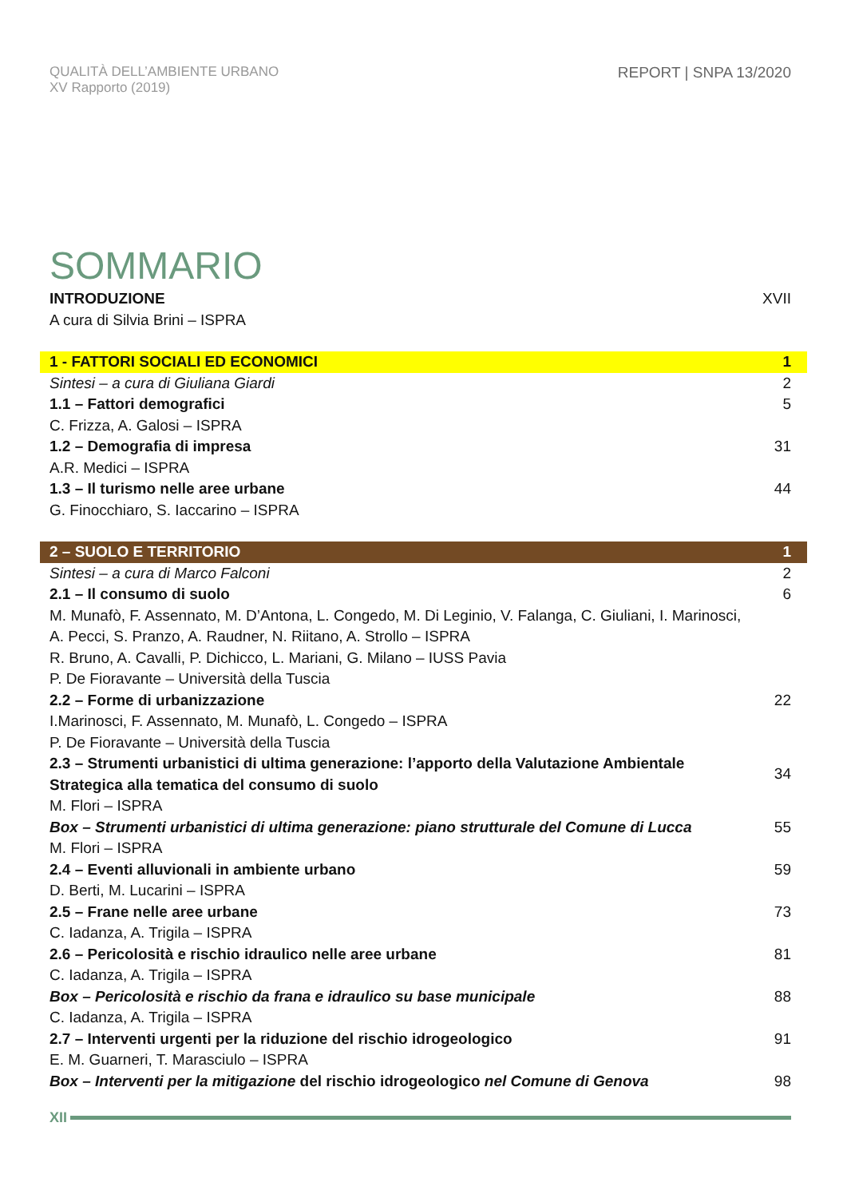QUALITÀ DELL’AMBIENTE URBANO
XV Rapporto (2019)
REPORT | SNPA 13/2020
SOMMARIO
INTRODUZIONE XVII
A cura di Silvia Brini – ISPRA
1 - FATTORI SOCIALI ED ECONOMICI 1
Sintesi – a cura di Giuliana Giardi 2
1.1 – Fattori demografici 5
C. Frizza, A. Galosi – ISPRA
1.2 – Demografia di impresa 31
A.R. Medici – ISPRA
1.3 – Il turismo nelle aree urbane 44
G. Finocchiaro, S. Iaccarino – ISPRA
2 – SUOLO E TERRITORIO 1
Sintesi – a cura di Marco Falconi 2
2.1 – Il consumo di suolo 6
M. Munafò, F. Assennato, M. D’Antona, L. Congedo, M. Di Leginio, V. Falanga, C. Giuliani, I. Marinosci, A. Pecci, S. Pranzo, A. Raudner, N. Riitano, A. Strollo – ISPRA
R. Bruno, A. Cavalli, P. Dichicco, L. Mariani, G. Milano – IUSS Pavia
P. De Fioravante – Università della Tuscia
2.2 – Forme di urbanizzazione 22
I.Marinosci, F. Assennato, M. Munafò, L. Congedo – ISPRA
P. De Fioravante – Università della Tuscia
2.3 – Strumenti urbanistici di ultima generazione: l’apporto della Valutazione Ambientale Strategica alla tematica del consumo di suolo 34
M. Flori – ISPRA
Box – Strumenti urbanistici di ultima generazione: piano strutturale del Comune di Lucca 55
M. Flori – ISPRA
2.4 – Eventi alluvionali in ambiente urbano 59
D. Berti, M. Lucarini – ISPRA
2.5 – Frane nelle aree urbane 73
C. Iadanza, A. Trigila – ISPRA
2.6 – Pericolosità e rischio idraulico nelle aree urbane 81
C. Iadanza, A. Trigila – ISPRA
Box – Pericolosità e rischio da frana e idraulico su base municipale 88
C. Iadanza, A. Trigila – ISPRA
2.7 – Interventi urgenti per la riduzione del rischio idrogeologico 91
E. M. Guarneri, T. Marasciulo – ISPRA
Box – Interventi per la mitigazione del rischio idrogeologico nel Comune di Genova 98
XII